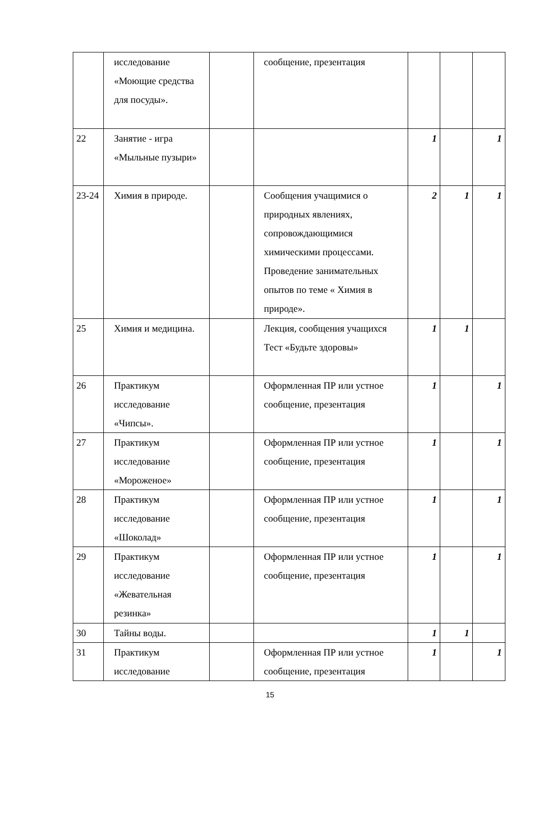| | исследование «Моющие средства для посуды». | | сообщение, презентация | | | |
| 22 | Занятие - игра «Мыльные пузыри» | | | 1 | | 1 |
| 23-24 | Химия в природе. | | Сообщения учащимися о природных явлениях, сопровождающимися химическими процессами. Проведение занимательных опытов по теме « Химия в природе». | 2 | 1 | 1 |
| 25 | Химия и медицина. | | Лекция, сообщения учащихся Тест «Будьте здоровы» | 1 | 1 | |
| 26 | Практикум исследование «Чипсы». | | Оформленная ПР или устное сообщение, презентация | 1 | | 1 |
| 27 | Практикум исследование «Мороженое» | | Оформленная ПР или устное сообщение, презентация | 1 | | 1 |
| 28 | Практикум исследование «Шоколад» | | Оформленная ПР или устное сообщение, презентация | 1 | | 1 |
| 29 | Практикум исследование «Жевательная резинка» | | Оформленная ПР или устное сообщение, презентация | 1 | | 1 |
| 30 | Тайны воды. | | | 1 | 1 | |
| 31 | Практикум исследование | | Оформленная ПР или устное сообщение, презентация | 1 | | 1 |
15